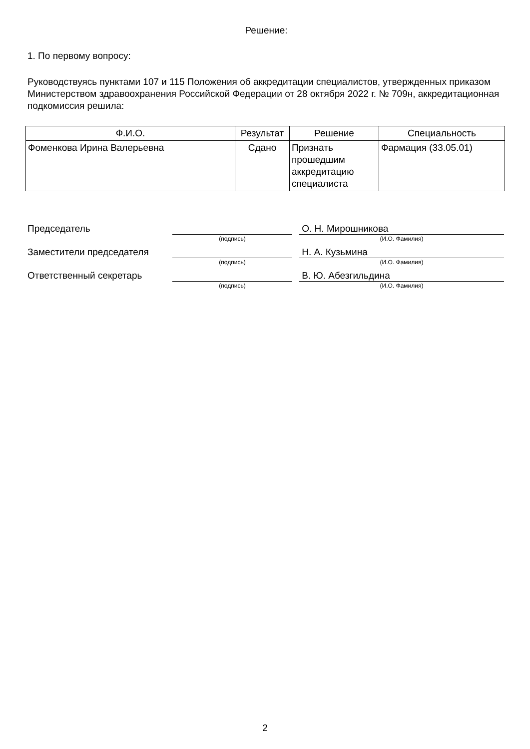Решение:
1. По первому вопросу:
Руководствуясь пунктами 107 и 115 Положения об аккредитации специалистов, утвержденных приказом Министерством здравоохранения Российской Федерации от 28 октября 2022 г. № 709н, аккредитационная подкомиссия решила:
| Ф.И.О. | Результат | Решение | Специальность |
| --- | --- | --- | --- |
| Фоменкова Ирина Валерьевна | Сдано | Признать прошедшим аккредитацию специалиста | Фармация (33.05.01) |
Председатель
(подпись)
О. Н. Мирошникова
(И.О. Фамилия)
Заместители председателя
(подпись)
Н. А. Кузьмина
(И.О. Фамилия)
Ответственный секретарь
(подпись)
В. Ю. Абезгильдина
(И.О. Фамилия)
2